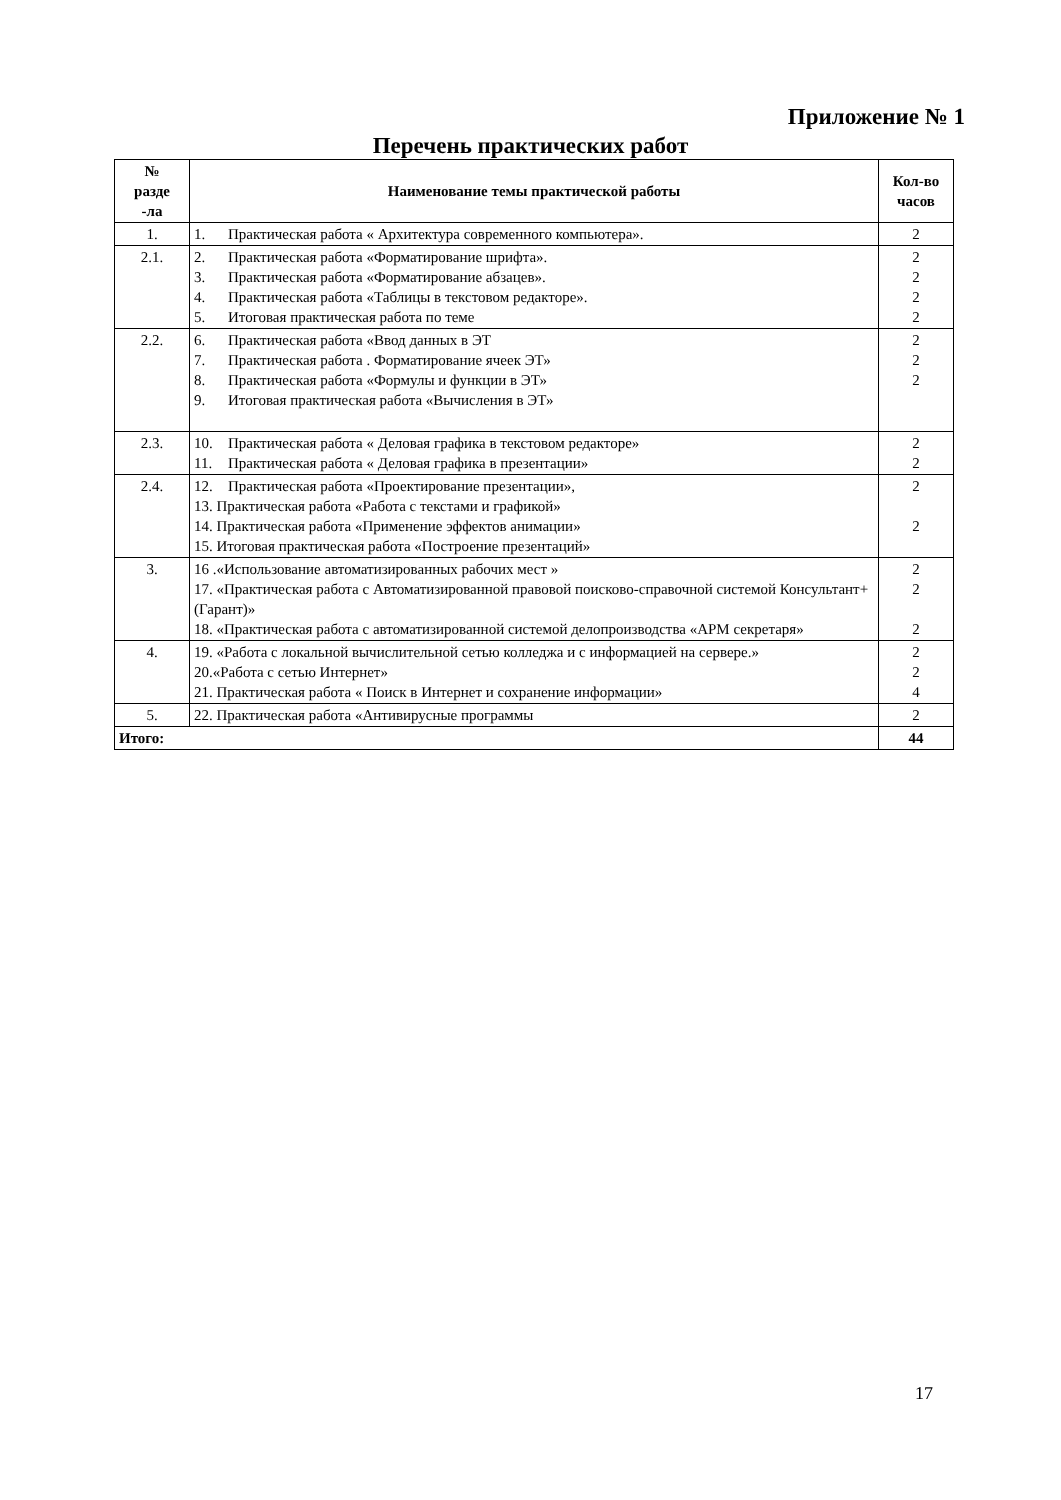Приложение № 1
Перечень практических работ
| № разде -ла | Наименование темы практической работы | Кол-во часов |
| --- | --- | --- |
| 1. | 1. Практическая работа « Архитектура современного компьютера». | 2 |
| 2.1. | 2. Практическая работа «Форматирование шрифта». 3. Практическая работа «Форматирование абзацев». 4. Практическая работа «Таблицы в текстовом редакторе». 5. Итоговая практическая работа по теме | 2 2 2 2 |
| 2.2. | 6. Практическая работа «Ввод данных в ЭТ 7. Практическая работа . Форматирование ячеек ЭТ» 8. Практическая работа «Формулы и функции в ЭТ» 9. Итоговая практическая работа «Вычисления в ЭТ» | 2 2 2 |
| 2.3. | 10. Практическая работа « Деловая графика в текстовом редакторе» 11. Практическая работа « Деловая графика в презентации» | 2 2 |
| 2.4. | 12. Практическая работа «Проектирование презентации», 13. Практическая работа «Работа с текстами и графикой» 14. Практическая работа «Применение эффектов анимации» 15. Итоговая практическая работа «Построение презентаций» | 2 2 |
| 3. | 16 .«Использование автоматизированных рабочих мест » 17. «Практическая работа с Автоматизированной правовой поисково-справочной системой Консультант+ (Гарант)» 18. «Практическая работа с автоматизированной системой делопроизводства «АРМ секретаря» | 2 2 2 |
| 4. | 19. «Работа с локальной вычислительной сетью колледжа и с информацией на сервере.» 20.«Работа с сетью Интернет» 21. Практическая работа « Поиск в Интернет и сохранение информации» | 2 2 4 |
| 5. | 22. Практическая работа «Антивирусные программы | 2 |
| Итого: | | 44 |
17